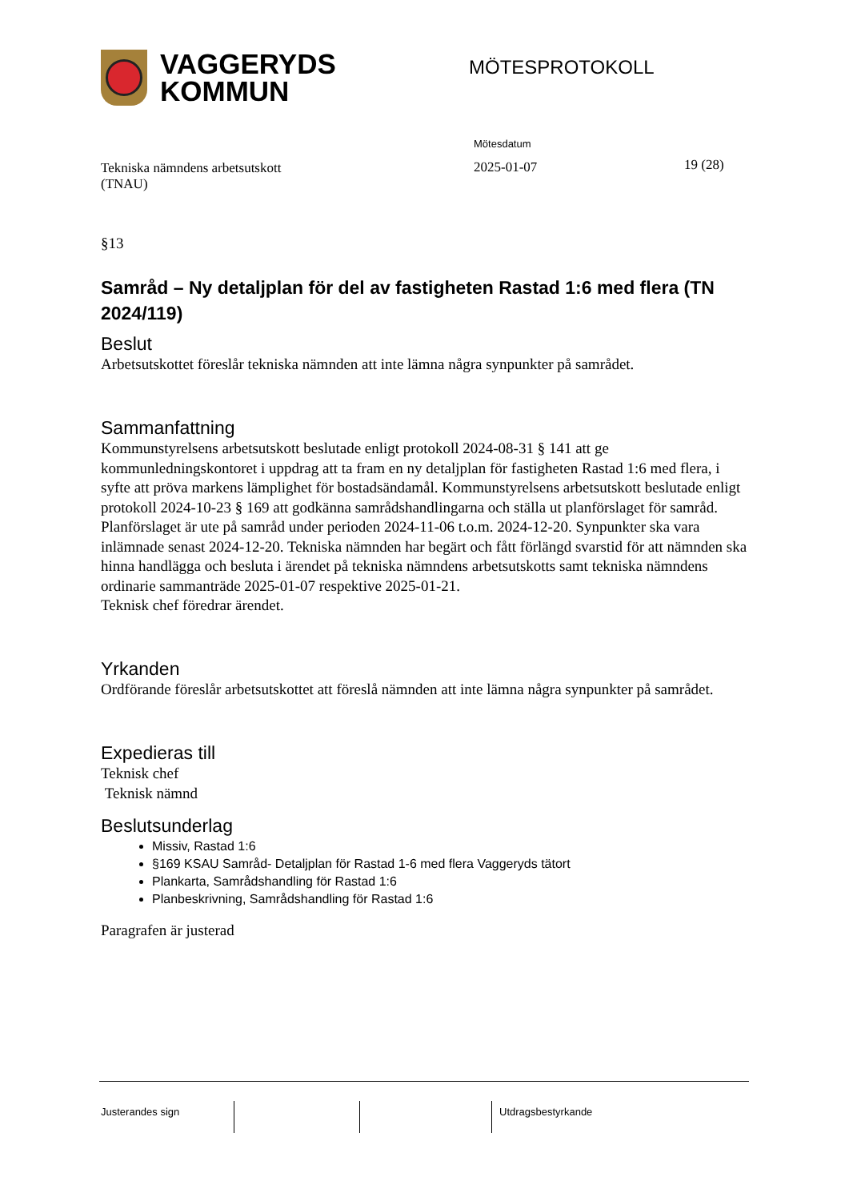VAGGERYDS
KOMMUN
MÖTESPROTOKOLL
Tekniska nämndens arbetsutskott
(TNAU)
Mötesdatum
2025-01-07
19 (28)
§13
Samråd – Ny detaljplan för del av fastigheten Rastad 1:6 med flera (TN 2024/119)
Beslut
Arbetsutskottet föreslår tekniska nämnden att inte lämna några synpunkter på samrådet.
Sammanfattning
Kommunstyrelsens arbetsutskott beslutade enligt protokoll 2024-08-31 § 141 att ge kommunledningskontoret i uppdrag att ta fram en ny detaljplan för fastigheten Rastad 1:6 med flera, i syfte att pröva markens lämplighet för bostadsändamål. Kommunstyrelsens arbetsutskott beslutade enligt protokoll 2024-10-23 § 169 att godkänna samrådshandlingarna och ställa ut planförslaget för samråd.
Planförslaget är ute på samråd under perioden 2024-11-06 t.o.m. 2024-12-20. Synpunkter ska vara inlämnade senast 2024-12-20. Tekniska nämnden har begärt och fått förlängd svarstid för att nämnden ska hinna handlägga och besluta i ärendet på tekniska nämndens arbetsutskotts samt tekniska nämndens ordinarie sammanträde 2025-01-07 respektive 2025-01-21.
Teknisk chef föredrar ärendet.
Yrkanden
Ordförande föreslår arbetsutskottet att föreslå nämnden att inte lämna några synpunkter på samrådet.
Expedieras till
Teknisk chef
Teknisk nämnd
Beslutsunderlag
Missiv, Rastad 1:6
§169 KSAU Samråd- Detaljplan för Rastad 1-6 med flera Vaggeryds tätort
Plankarta, Samrådshandling för Rastad 1:6
Planbeskrivning, Samrådshandling för Rastad 1:6
Paragrafen är justerad
Justerandes sign Utdragsbestyrkande